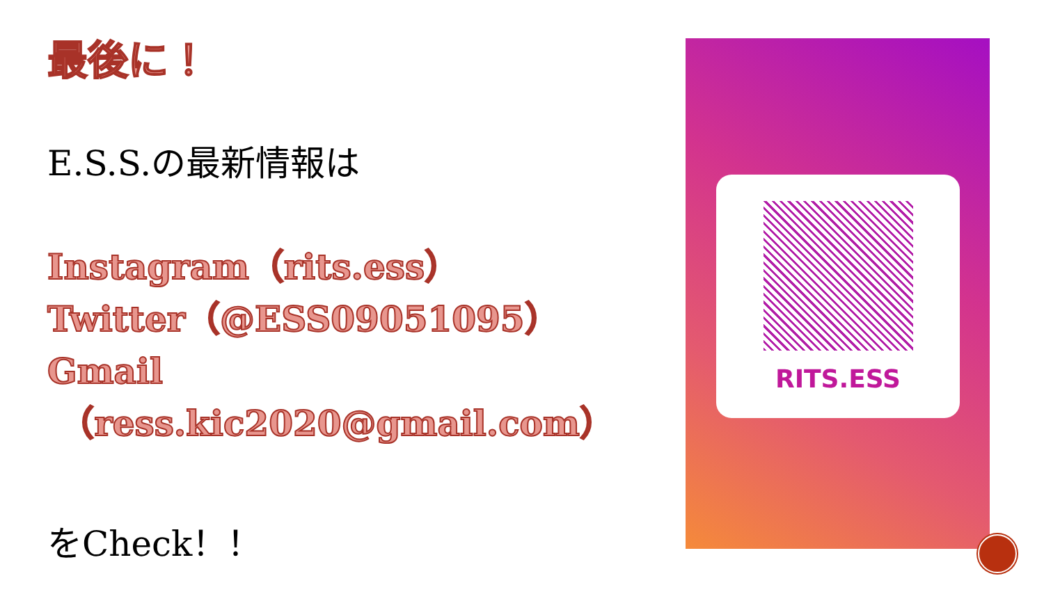最後に！
E.S.S.の最新情報は
Instagram（rits.ess）
Twitter（@ESS09051095）
Gmail
（ress.kic2020@gmail.com）
をCheck！！
RITS.ESS